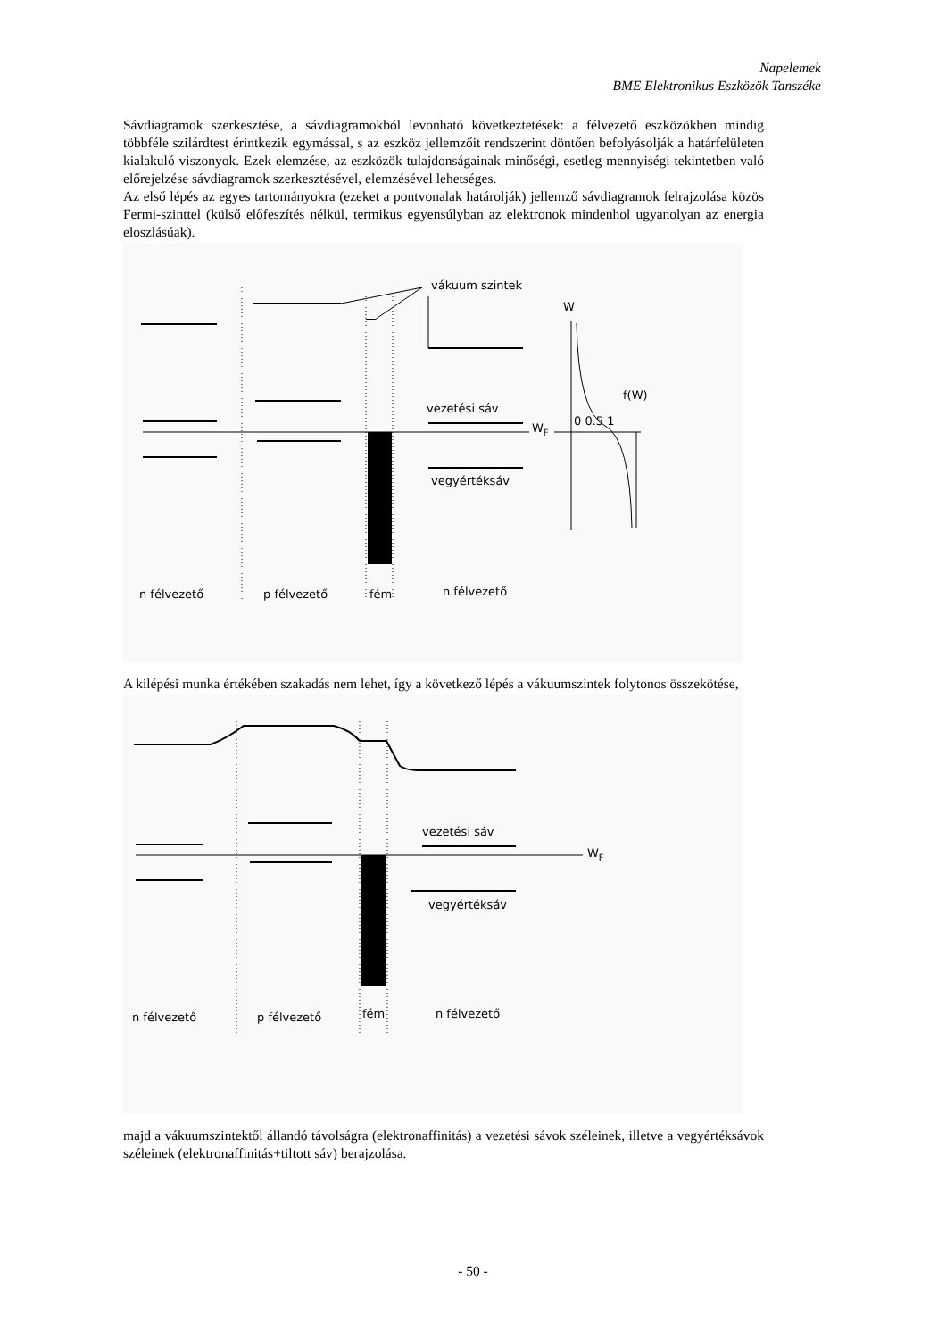Napelemek
BME Elektronikus Eszközök Tanszéke
Sávdiagramok szerkesztése, a sávdiagramokból levonható következtetések: a félvezető eszközökben mindig többféle szilárdtest érintkezik egymással, s az eszköz jellemzőit rendszerint döntően befolyásolják a határfelületen kialakuló viszonyok. Ezek elemzése, az eszközök tulajdonságainak minőségi, esetleg mennyiségi tekintetben való előrejelzése sávdiagramok szerkesztésével, elemzésével lehetséges.
Az első lépés az egyes tartományokra (ezeket a pontvonalak határolják) jellemző sávdiagramok felrajzolása közös Fermi-szinttel (külső előfeszítés nélkül, termikus egyensúlyban az elektronok mindenhol ugyanolyan az energia eloszlásúak).
vákuum szintek
W
f(W)
vezetési sáv
WF
0 0.5 1
vegyértéksáv
n félvezető
p félvezető
fém
n félvezető
A kilépési munka értékében szakadás nem lehet, így a következő lépés a vákuumszintek folytonos összekötése,
vezetési sáv
WF
vegyértéksáv
n félvezető
p félvezető
fém
n félvezető
majd a vákuumszintektől állandó távolságra (elektronaffinitás) a vezetési sávok széleinek, illetve a vegyértéksávok széleinek (elektronaffinitás+tiltott sáv) berajzolása.
- 50 -